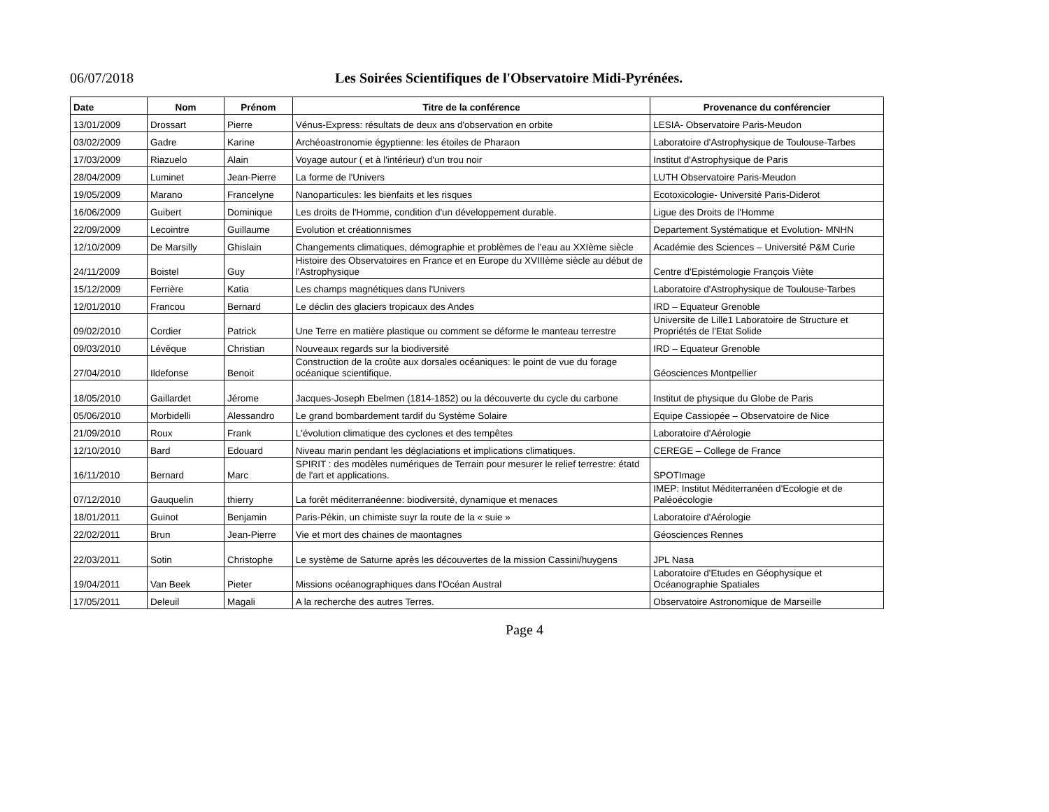06/07/2018
Les Soirées Scientifiques de l'Observatoire Midi-Pyrénées.
| Date | Nom | Prénom | Titre de la conférence | Provenance du conférencier |
| --- | --- | --- | --- | --- |
| 13/01/2009 | Drossart | Pierre | Vénus-Express: résultats de deux ans d'observation en orbite | LESIA- Observatoire Paris-Meudon |
| 03/02/2009 | Gadre | Karine | Archéoastronomie égyptienne: les étoiles de Pharaon | Laboratoire d'Astrophysique de Toulouse-Tarbes |
| 17/03/2009 | Riazuelo | Alain | Voyage autour ( et à l'intérieur) d'un trou noir | Institut d'Astrophysique de Paris |
| 28/04/2009 | Luminet | Jean-Pierre | La forme de l'Univers | LUTH Observatoire Paris-Meudon |
| 19/05/2009 | Marano | Francelyne | Nanoparticules: les bienfaits et les risques | Ecotoxicologie- Université Paris-Diderot |
| 16/06/2009 | Guibert | Dominique | Les droits de l'Homme, condition d'un développement durable. | Ligue des Droits de l'Homme |
| 22/09/2009 | Lecointre | Guillaume | Evolution et créationnismes | Departement Systématique et Evolution- MNHN |
| 12/10/2009 | De Marsilly | Ghislain | Changements climatiques, démographie et problèmes de l'eau au XXIème siècle | Académie des Sciences – Université P&M Curie |
| 24/11/2009 | Boistel | Guy | Histoire des Observatoires en France et en Europe du XVIIIème siècle au début de l'Astrophysique | Centre d'Epistémologie François Viète |
| 15/12/2009 | Ferrière | Katia | Les champs magnétiques dans l'Univers | Laboratoire d'Astrophysique de Toulouse-Tarbes |
| 12/01/2010 | Francou | Bernard | Le déclin des glaciers tropicaux des Andes | IRD – Equateur Grenoble |
| 09/02/2010 | Cordier | Patrick | Une Terre en matière plastique ou comment se déforme le manteau terrestre | Universite de Lille1 Laboratoire de Structure et Propriétés de l'Etat Solide |
| 09/03/2010 | Lévêque | Christian | Nouveaux regards sur la biodiversité | IRD – Equateur Grenoble |
| 27/04/2010 | Ildefonse | Benoit | Construction de la croûte aux dorsales océaniques: le point de vue du forage océanique scientifique. | Géosciences Montpellier |
| 18/05/2010 | Gaillardet | Jérome | Jacques-Joseph Ebelmen (1814-1852) ou la découverte du cycle du carbone | Institut de physique du Globe de Paris |
| 05/06/2010 | Morbidelli | Alessandro | Le grand bombardement tardif du Système Solaire | Equipe Cassiopée – Observatoire de Nice |
| 21/09/2010 | Roux | Frank | L'évolution climatique des cyclones et des tempêtes | Laboratoire d'Aérologie |
| 12/10/2010 | Bard | Edouard | Niveau marin pendant les déglaciations et implications climatiques. | CEREGE – College de France |
| 16/11/2010 | Bernard | Marc | SPIRIT : des modèles numériques de Terrain pour mesurer le relief terrestre: étatd de l'art et applications. | SPOTImage |
| 07/12/2010 | Gauquelin | thierry | La forêt méditerranéenne: biodiversité, dynamique et menaces | IMEP: Institut Méditerranéen d'Ecologie et de Paléoécologie |
| 18/01/2011 | Guinot | Benjamin | Paris-Pékin, un chimiste suyr la route de la « suie » | Laboratoire d'Aérologie |
| 22/02/2011 | Brun | Jean-Pierre | Vie et mort des chaines de maontagnes | Géosciences Rennes |
| 22/03/2011 | Sotin | Christophe | Le système de Saturne après les découvertes de la mission Cassini/huygens | JPL Nasa |
| 19/04/2011 | Van Beek | Pieter | Missions océanographiques dans l'Océan Austral | Laboratoire d'Etudes en Géophysique et Océanographie Spatiales |
| 17/05/2011 | Deleuil | Magali | A la recherche des autres Terres. | Observatoire Astronomique de Marseille |
Page 4